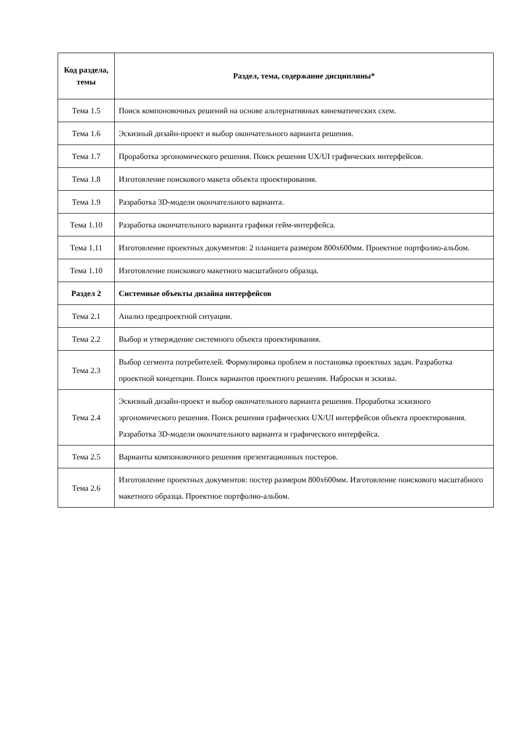| Код раздела, темы | Раздел, тема, содержание дисциплины* |
| --- | --- |
| Тема 1.5 | Поиск компоновочных решений на основе альтернативных кинематических схем. |
| Тема 1.6 | Эскизный дизайн-проект и выбор окончательного варианта решения. |
| Тема 1.7 | Проработка эргономического решения. Поиск решения UX/UI графических интерфейсов. |
| Тема 1.8 | Изготовление поискового макета объекта проектирования. |
| Тема 1.9 | Разработка 3D-модели окончательного варианта. |
| Тема 1.10 | Разработка окончательного варианта графики гейм-интерфейса. |
| Тема 1.11 | Изготовление проектных документов: 2 планшета размером 800х600мм. Проектное портфолио-альбом. |
| Тема 1.10 | Изготовление поискового макетного масштабного образца. |
| Раздел 2 | Системные объекты дизайна интерфейсов |
| Тема 2.1 | Анализ предпроектной ситуации. |
| Тема 2.2 | Выбор и утверждение системного объекта проектирования. |
| Тема 2.3 | Выбор сегмента потребителей. Формулировка проблем и постановка проектных задач. Разработка проектной концепции. Поиск вариантов проектного решения. Наброски и эскизы. |
| Тема 2.4 | Эскизный дизайн-проект и выбор окончательного варианта решения. Проработка эскизного эргономического решения. Поиск решения графических UX/UI интерфейсов объекта проектирования. Разработка 3D-модели окончательного варианта и графического интерфейса. |
| Тема 2.5 | Варианты компоновочного решения презентационных постеров. |
| Тема 2.6 | Изготовление проектных документов: постер размером 800х600мм. Изготовление поискового масштабного макетного образца. Проектное портфолио-альбом. |